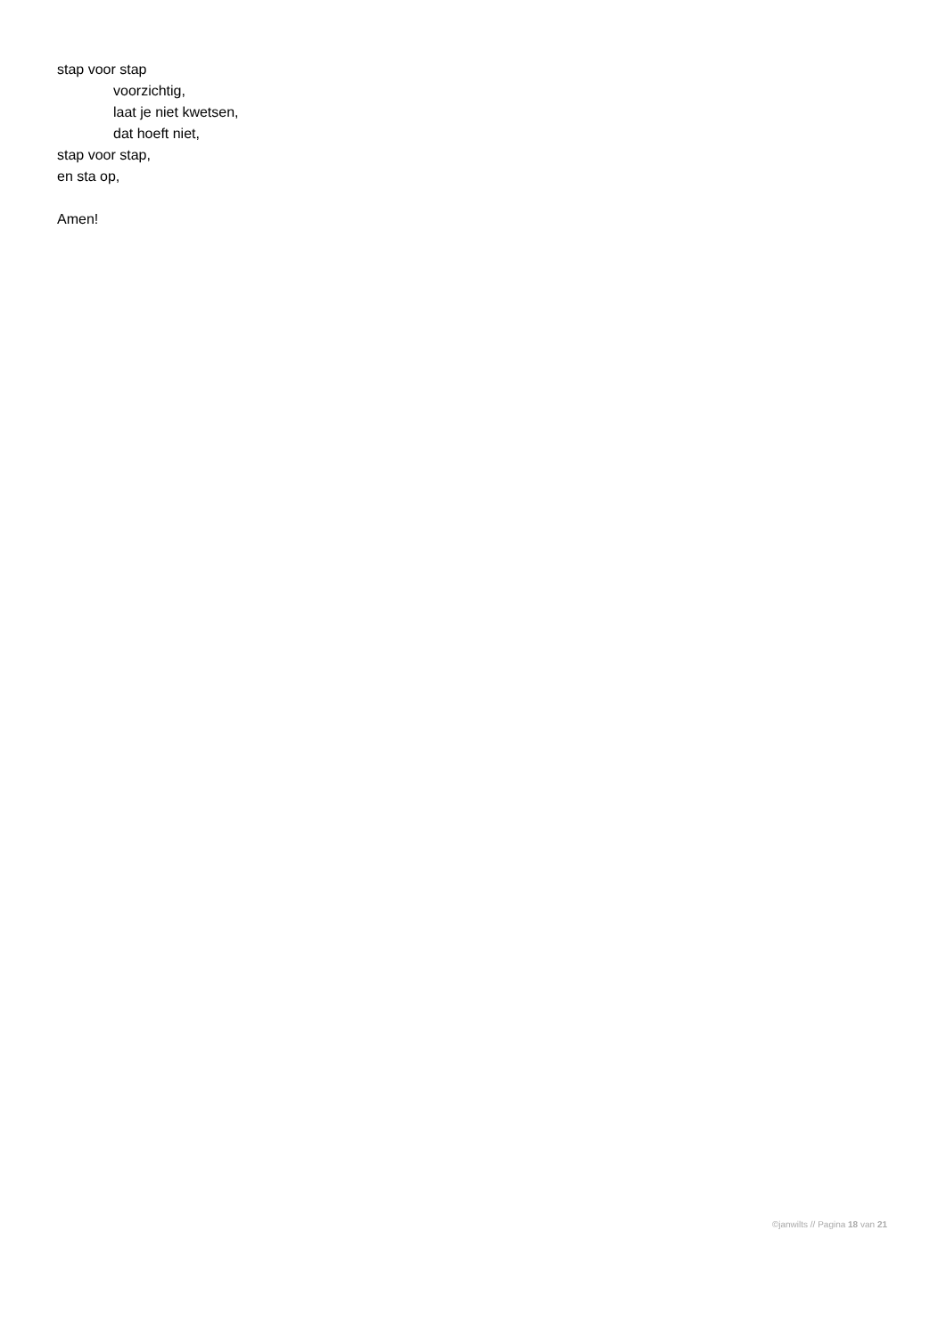stap voor stap
voorzichtig,
laat je niet kwetsen,
dat hoeft niet,
stap voor stap,
en sta op,
Amen!
©janwilts // Pagina 18 van 21